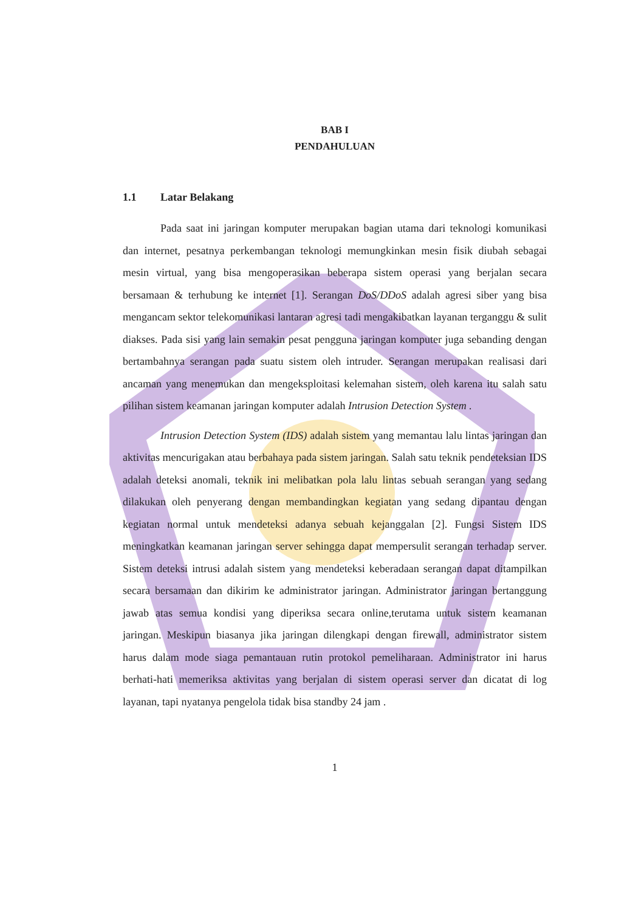BAB I
PENDAHULUAN
1.1 Latar Belakang
Pada saat ini jaringan komputer merupakan bagian utama dari teknologi komunikasi dan internet, pesatnya perkembangan teknologi memungkinkan mesin fisik diubah sebagai mesin virtual, yang bisa mengoperasikan beberapa sistem operasi yang berjalan secara bersamaan & terhubung ke internet [1]. Serangan DoS/DDoS adalah agresi siber yang bisa mengancam sektor telekomunikasi lantaran agresi tadi mengakibatkan layanan terganggu & sulit diakses. Pada sisi yang lain semakin pesat pengguna jaringan komputer juga sebanding dengan bertambahnya serangan pada suatu sistem oleh intruder. Serangan merupakan realisasi dari ancaman yang menemukan dan mengeksploitasi kelemahan sistem, oleh karena itu salah satu pilihan sistem keamanan jaringan komputer adalah Intrusion Detection System .
Intrusion Detection System (IDS) adalah sistem yang memantau lalu lintas jaringan dan aktivitas mencurigakan atau berbahaya pada sistem jaringan. Salah satu teknik pendeteksian IDS adalah deteksi anomali, teknik ini melibatkan pola lalu lintas sebuah serangan yang sedang dilakukan oleh penyerang dengan membandingkan kegiatan yang sedang dipantau dengan kegiatan normal untuk mendeteksi adanya sebuah kejanggalan [2]. Fungsi Sistem IDS meningkatkan keamanan jaringan server sehingga dapat mempersulit serangan terhadap server. Sistem deteksi intrusi adalah sistem yang mendeteksi keberadaan serangan dapat ditampilkan secara bersamaan dan dikirim ke administrator jaringan. Administrator jaringan bertanggung jawab atas semua kondisi yang diperiksa secara online,terutama untuk sistem keamanan jaringan. Meskipun biasanya jika jaringan dilengkapi dengan firewall, administrator sistem harus dalam mode siaga pemantauan rutin protokol pemeliharaan. Administrator ini harus berhati-hati memeriksa aktivitas yang berjalan di sistem operasi server dan dicatat di log layanan, tapi nyatanya pengelola tidak bisa standby 24 jam .
1